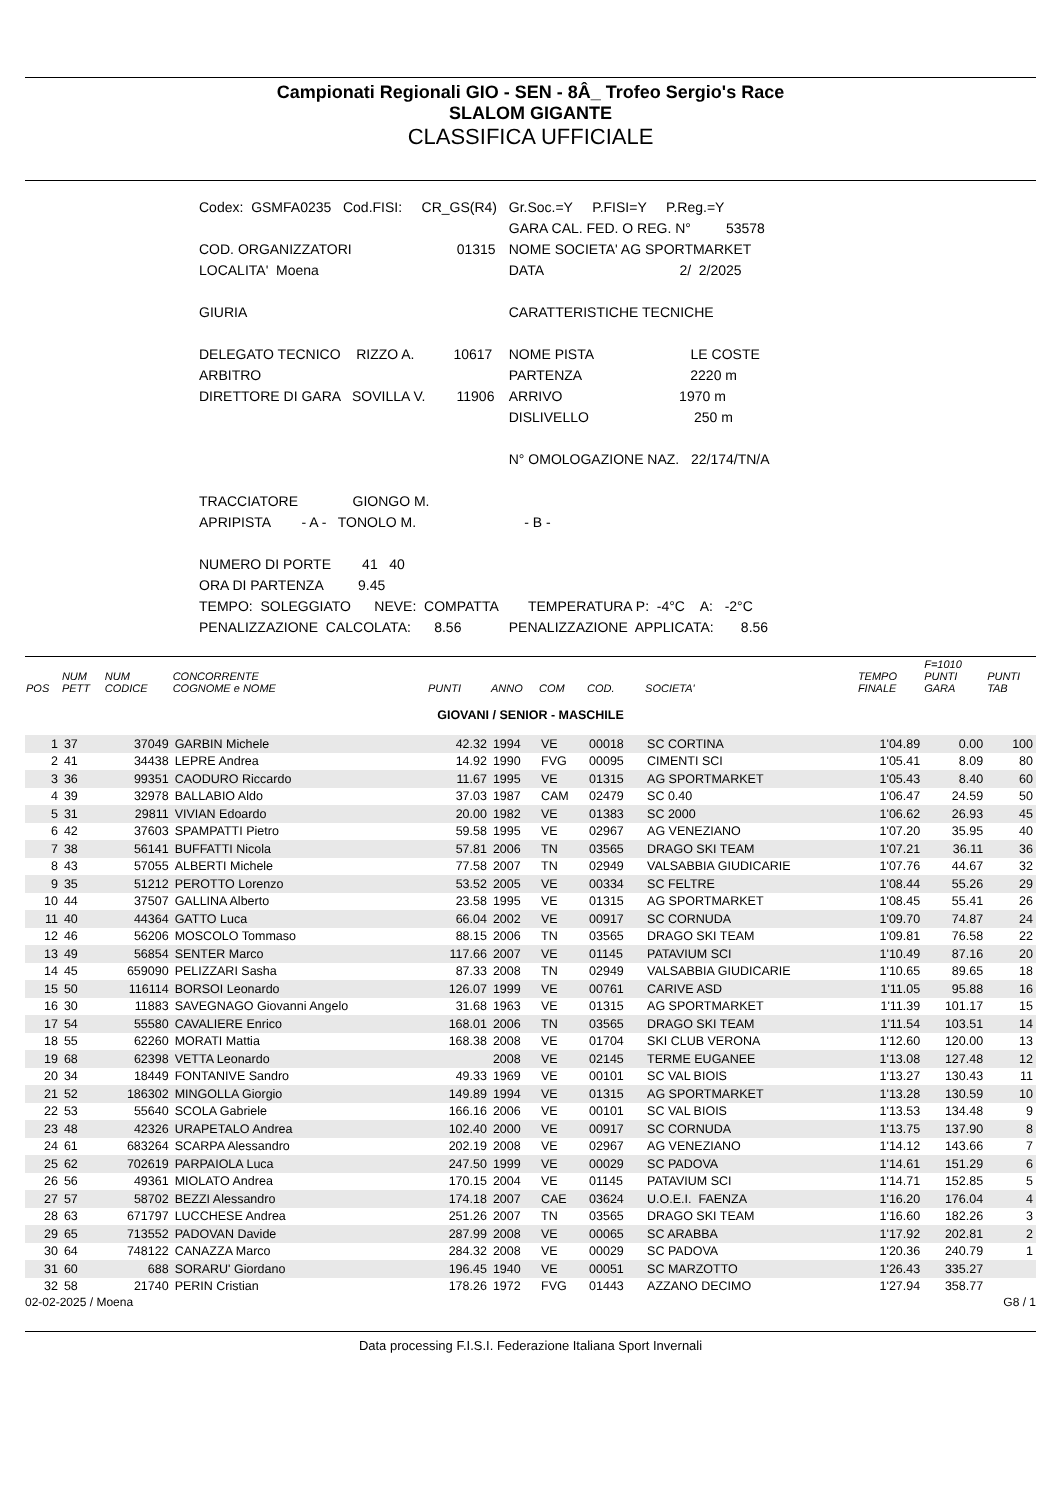Campionati Regionali GIO - SEN - 8Â_ Trofeo Sergio's Race
SLALOM GIGANTE
CLASSIFICA UFFICIALE
| Codex: GSMFA0235 Cod.FISI: CR_GS(R4) | Gr.Soc.=Y P.FISI=Y P.Reg.=Y |
| | GARA CAL. FED. O REG. N° 53578 |
| COD. ORGANIZZATORI 01315 | NOME SOCIETA' AG SPORTMARKET |
| LOCALITA' Moena | DATA 2/ 2/2025 |
| GIURIA | CARATTERISTICHE TECNICHE |
| DELEGATO TECNICO RIZZO A. 10617 | NOME PISTA LE COSTE |
| ARBITRO | PARTENZA 2220 m |
| DIRETTORE DI GARA SOVILLA V. 11906 | ARRIVO 1970 m |
| | DISLIVELLO 250 m |
| | N° OMOLOGAZIONE NAZ. 22/174/TN/A |
| TRACCIATORE GIONGO M. | |
| APRIPISTA - A - TONOLO M. | - B - |
| NUMERO DI PORTE 41 40 | |
| ORA DI PARTENZA 9.45 | |
| TEMPO: SOLEGGIATO NEVE: COMPATTA | TEMPERATURA P: -4°C A: -2°C |
| PENALIZZAZIONE CALCOLATA: 8.56 | PENALIZZAZIONE APPLICATA: 8.56 |
| POS | NUM PETT | NUM CODICE | CONCORRENTE COGNOME e NOME | PUNTI | ANNO | COM | COD. | SOCIETA' | TEMPO FINALE | F=1010 PUNTI GARA | PUNTI TAB |
| --- | --- | --- | --- | --- | --- | --- | --- | --- | --- | --- | --- |
| GIOVANI / SENIOR - MASCHILE | | | | | | | | | | | |
| 1 | 37 | 37049 | GARBIN Michele | 42.32 | 1994 | VE | 00018 | SC CORTINA | 1'04.89 | 0.00 | 100 |
| 2 | 41 | 34438 | LEPRE Andrea | 14.92 | 1990 | FVG | 00095 | CIMENTI SCI | 1'05.41 | 8.09 | 80 |
| 3 | 36 | 99351 | CAODURO Riccardo | 11.67 | 1995 | VE | 01315 | AG SPORTMARKET | 1'05.43 | 8.40 | 60 |
| 4 | 39 | 32978 | BALLABIO Aldo | 37.03 | 1987 | CAM | 02479 | SC 0.40 | 1'06.47 | 24.59 | 50 |
| 5 | 31 | 29811 | VIVIAN Edoardo | 20.00 | 1982 | VE | 01383 | SC 2000 | 1'06.62 | 26.93 | 45 |
| 6 | 42 | 37603 | SPAMPATTI Pietro | 59.58 | 1995 | VE | 02967 | AG VENEZIANO | 1'07.20 | 35.95 | 40 |
| 7 | 38 | 56141 | BUFFATTI Nicola | 57.81 | 2006 | TN | 03565 | DRAGO SKI TEAM | 1'07.21 | 36.11 | 36 |
| 8 | 43 | 57055 | ALBERTI Michele | 77.58 | 2007 | TN | 02949 | VALSABBIA GIUDICARIE | 1'07.76 | 44.67 | 32 |
| 9 | 35 | 51212 | PEROTTO Lorenzo | 53.52 | 2005 | VE | 00334 | SC FELTRE | 1'08.44 | 55.26 | 29 |
| 10 | 44 | 37507 | GALLINA Alberto | 23.58 | 1995 | VE | 01315 | AG SPORTMARKET | 1'08.45 | 55.41 | 26 |
| 11 | 40 | 44364 | GATTO Luca | 66.04 | 2002 | VE | 00917 | SC CORNUDA | 1'09.70 | 74.87 | 24 |
| 12 | 46 | 56206 | MOSCOLO Tommaso | 88.15 | 2006 | TN | 03565 | DRAGO SKI TEAM | 1'09.81 | 76.58 | 22 |
| 13 | 49 | 56854 | SENTER Marco | 117.66 | 2007 | VE | 01145 | PATAVIUM SCI | 1'10.49 | 87.16 | 20 |
| 14 | 45 | 659090 | PELIZZARI Sasha | 87.33 | 2008 | TN | 02949 | VALSABBIA GIUDICARIE | 1'10.65 | 89.65 | 18 |
| 15 | 50 | 116114 | BORSOI Leonardo | 126.07 | 1999 | VE | 00761 | CARIVE ASD | 1'11.05 | 95.88 | 16 |
| 16 | 30 | 11883 | SAVEGNAGO Giovanni Angelo | 31.68 | 1963 | VE | 01315 | AG SPORTMARKET | 1'11.39 | 101.17 | 15 |
| 17 | 54 | 55580 | CAVALIERE Enrico | 168.01 | 2006 | TN | 03565 | DRAGO SKI TEAM | 1'11.54 | 103.51 | 14 |
| 18 | 55 | 62260 | MORATI Mattia | 168.38 | 2008 | VE | 01704 | SKI CLUB VERONA | 1'12.60 | 120.00 | 13 |
| 19 | 68 | 62398 | VETTA Leonardo | | 2008 | VE | 02145 | TERME EUGANEE | 1'13.08 | 127.48 | 12 |
| 20 | 34 | 18449 | FONTANIVE Sandro | 49.33 | 1969 | VE | 00101 | SC VAL BIOIS | 1'13.27 | 130.43 | 11 |
| 21 | 52 | 186302 | MINGOLLA Giorgio | 149.89 | 1994 | VE | 01315 | AG SPORTMARKET | 1'13.28 | 130.59 | 10 |
| 22 | 53 | 55640 | SCOLA Gabriele | 166.16 | 2006 | VE | 00101 | SC VAL BIOIS | 1'13.53 | 134.48 | 9 |
| 23 | 48 | 42326 | URAPETALO Andrea | 102.40 | 2000 | VE | 00917 | SC CORNUDA | 1'13.75 | 137.90 | 8 |
| 24 | 61 | 683264 | SCARPA Alessandro | 202.19 | 2008 | VE | 02967 | AG VENEZIANO | 1'14.12 | 143.66 | 7 |
| 25 | 62 | 702619 | PARPAIOLA Luca | 247.50 | 1999 | VE | 00029 | SC PADOVA | 1'14.61 | 151.29 | 6 |
| 26 | 56 | 49361 | MIOLATO Andrea | 170.15 | 2004 | VE | 01145 | PATAVIUM SCI | 1'14.71 | 152.85 | 5 |
| 27 | 57 | 58702 | BEZZI Alessandro | 174.18 | 2007 | CAE | 03624 | U.O.E.I. FAENZA | 1'16.20 | 176.04 | 4 |
| 28 | 63 | 671797 | LUCCHESE Andrea | 251.26 | 2007 | TN | 03565 | DRAGO SKI TEAM | 1'16.60 | 182.26 | 3 |
| 29 | 65 | 713552 | PADOVAN Davide | 287.99 | 2008 | VE | 00065 | SC ARABBA | 1'17.92 | 202.81 | 2 |
| 30 | 64 | 748122 | CANAZZA Marco | 284.32 | 2008 | VE | 00029 | SC PADOVA | 1'20.36 | 240.79 | 1 |
| 31 | 60 | 688 | SORARU' Giordano | 196.45 | 1940 | VE | 00051 | SC MARZOTTO | 1'26.43 | 335.27 | |
| 32 | 58 | 21740 | PERIN Cristian | 178.26 | 1972 | FVG | 01443 | AZZANO DECIMO | 1'27.94 | 358.77 | |
02-02-2025 / Moena G8 / 1
Data processing F.I.S.I. Federazione Italiana Sport Invernali